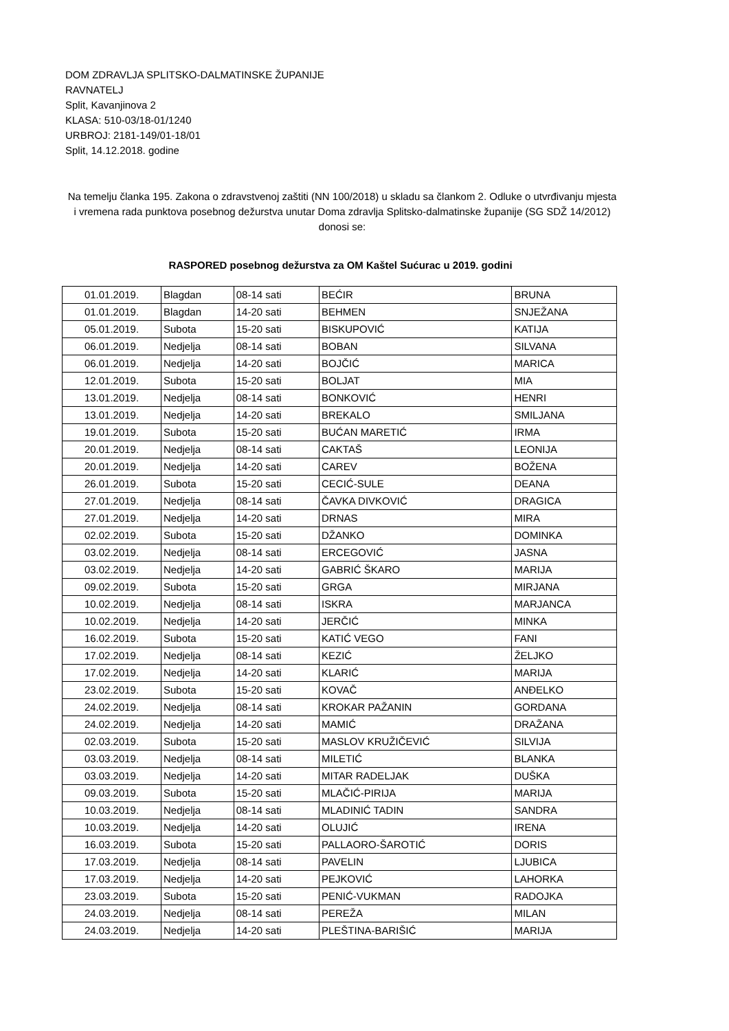DOM ZDRAVLJA SPLITSKO-DALMATINSKE ŽUPANIJE
RAVNATELJ
Split, Kavanjinova 2
KLASA: 510-03/18-01/1240
URBROJ: 2181-149/01-18/01
Split, 14.12.2018. godine
Na temelju članka 195. Zakona o zdravstvenoj zaštiti (NN 100/2018) u skladu sa člankom 2. Odluke o utvrđivanju mjesta i vremena rada punktova posebnog dežurstva unutar Doma zdravlja Splitsko-dalmatinske županije (SG SDŽ 14/2012) donosi se:
RASPORED posebnog dežurstva za OM Kaštel Sućurac u 2019. godini
| 01.01.2019. | Blagdan | 08-14 sati | BEĆIR | BRUNA |
| 01.01.2019. | Blagdan | 14-20 sati | BEHMEN | SNJEŽANA |
| 05.01.2019. | Subota | 15-20 sati | BISKUPOVIĆ | KATIJA |
| 06.01.2019. | Nedjelja | 08-14 sati | BOBAN | SILVANA |
| 06.01.2019. | Nedjelja | 14-20 sati | BOJČIĆ | MARICA |
| 12.01.2019. | Subota | 15-20 sati | BOLJAT | MIA |
| 13.01.2019. | Nedjelja | 08-14 sati | BONKOVIĆ | HENRI |
| 13.01.2019. | Nedjelja | 14-20 sati | BREKALO | SMILJANA |
| 19.01.2019. | Subota | 15-20 sati | BUĆAN MARETIĆ | IRMA |
| 20.01.2019. | Nedjelja | 08-14 sati | CAKTAŠ | LEONIJA |
| 20.01.2019. | Nedjelja | 14-20 sati | CAREV | BOŽENA |
| 26.01.2019. | Subota | 15-20 sati | CECIĆ-SULE | DEANA |
| 27.01.2019. | Nedjelja | 08-14 sati | ČAVKA DIVKOVIĆ | DRAGICA |
| 27.01.2019. | Nedjelja | 14-20 sati | DRNAS | MIRA |
| 02.02.2019. | Subota | 15-20 sati | DŽANKO | DOMINKA |
| 03.02.2019. | Nedjelja | 08-14 sati | ERCEGOVIĆ | JASNA |
| 03.02.2019. | Nedjelja | 14-20 sati | GABRIĆ ŠKARO | MARIJA |
| 09.02.2019. | Subota | 15-20 sati | GRGA | MIRJANA |
| 10.02.2019. | Nedjelja | 08-14 sati | ISKRA | MARJANCA |
| 10.02.2019. | Nedjelja | 14-20 sati | JERČIĆ | MINKA |
| 16.02.2019. | Subota | 15-20 sati | KATIĆ VEGO | FANI |
| 17.02.2019. | Nedjelja | 08-14 sati | KEZIĆ | ŽELJKO |
| 17.02.2019. | Nedjelja | 14-20 sati | KLARIĆ | MARIJA |
| 23.02.2019. | Subota | 15-20 sati | KOVAČ | ANĐELKO |
| 24.02.2019. | Nedjelja | 08-14 sati | KROKAR PAŽANIN | GORDANA |
| 24.02.2019. | Nedjelja | 14-20 sati | MAMIĆ | DRAŽANA |
| 02.03.2019. | Subota | 15-20 sati | MASLOV KRUŽIČEVIĆ | SILVIJA |
| 03.03.2019. | Nedjelja | 08-14 sati | MILETIĆ | BLANKA |
| 03.03.2019. | Nedjelja | 14-20 sati | MITAR RADELJAK | DUŠKA |
| 09.03.2019. | Subota | 15-20 sati | MLAČIĆ-PIRIJA | MARIJA |
| 10.03.2019. | Nedjelja | 08-14 sati | MLADINIĆ TADIN | SANDRA |
| 10.03.2019. | Nedjelja | 14-20 sati | OLUJIĆ | IRENA |
| 16.03.2019. | Subota | 15-20 sati | PALLAORO-ŠAROTIĆ | DORIS |
| 17.03.2019. | Nedjelja | 08-14 sati | PAVELIN | LJUBICA |
| 17.03.2019. | Nedjelja | 14-20 sati | PEJKOVIĆ | LAHORKA |
| 23.03.2019. | Subota | 15-20 sati | PENIĆ-VUKMAN | RADOJKA |
| 24.03.2019. | Nedjelja | 08-14 sati | PEREŽA | MILAN |
| 24.03.2019. | Nedjelja | 14-20 sati | PLEŠTINA-BARIŠIĆ | MARIJA |